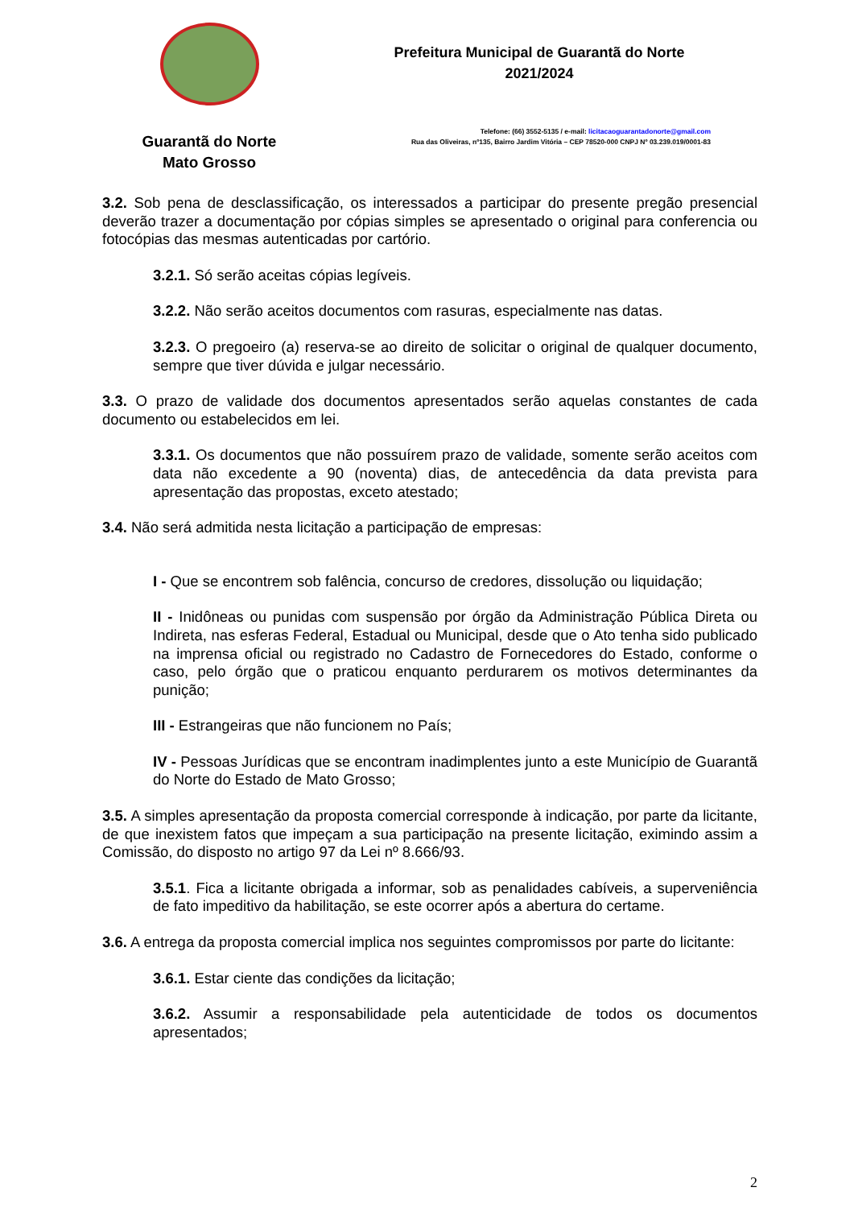Guarantã do Norte
Mato Grosso
Prefeitura Municipal de Guarantã do Norte
2021/2024
Telefone: (66) 3552-5135 / e-mail: licitacaoguarantadonorte@gmail.com
Rua das Oliveiras, nº135, Bairro Jardim Vitória – CEP 78520-000 CNPJ Nº 03.239.019/0001-83
3.2. Sob pena de desclassificação, os interessados a participar do presente pregão presencial deverão trazer a documentação por cópias simples se apresentado o original para conferencia ou fotocópias das mesmas autenticadas por cartório.
3.2.1. Só serão aceitas cópias legíveis.
3.2.2. Não serão aceitos documentos com rasuras, especialmente nas datas.
3.2.3. O pregoeiro (a) reserva-se ao direito de solicitar o original de qualquer documento, sempre que tiver dúvida e julgar necessário.
3.3. O prazo de validade dos documentos apresentados serão aquelas constantes de cada documento ou estabelecidos em lei.
3.3.1. Os documentos que não possuírem prazo de validade, somente serão aceitos com data não excedente a 90 (noventa) dias, de antecedência da data prevista para apresentação das propostas, exceto atestado;
3.4. Não será admitida nesta licitação a participação de empresas:
I - Que se encontrem sob falência, concurso de credores, dissolução ou liquidação;
II - Inidôneas ou punidas com suspensão por órgão da Administração Pública Direta ou Indireta, nas esferas Federal, Estadual ou Municipal, desde que o Ato tenha sido publicado na imprensa oficial ou registrado no Cadastro de Fornecedores do Estado, conforme o caso, pelo órgão que o praticou enquanto perdurarem os motivos determinantes da punição;
III - Estrangeiras que não funcionem no País;
IV - Pessoas Jurídicas que se encontram inadimplentes junto a este Município de Guarantã do Norte do Estado de Mato Grosso;
3.5. A simples apresentação da proposta comercial corresponde à indicação, por parte da licitante, de que inexistem fatos que impeçam a sua participação na presente licitação, eximindo assim a Comissão, do disposto no artigo 97 da Lei nº 8.666/93.
3.5.1. Fica a licitante obrigada a informar, sob as penalidades cabíveis, a superveniência de fato impeditivo da habilitação, se este ocorrer após a abertura do certame.
3.6. A entrega da proposta comercial implica nos seguintes compromissos por parte do licitante:
3.6.1. Estar ciente das condições da licitação;
3.6.2. Assumir a responsabilidade pela autenticidade de todos os documentos apresentados;
2